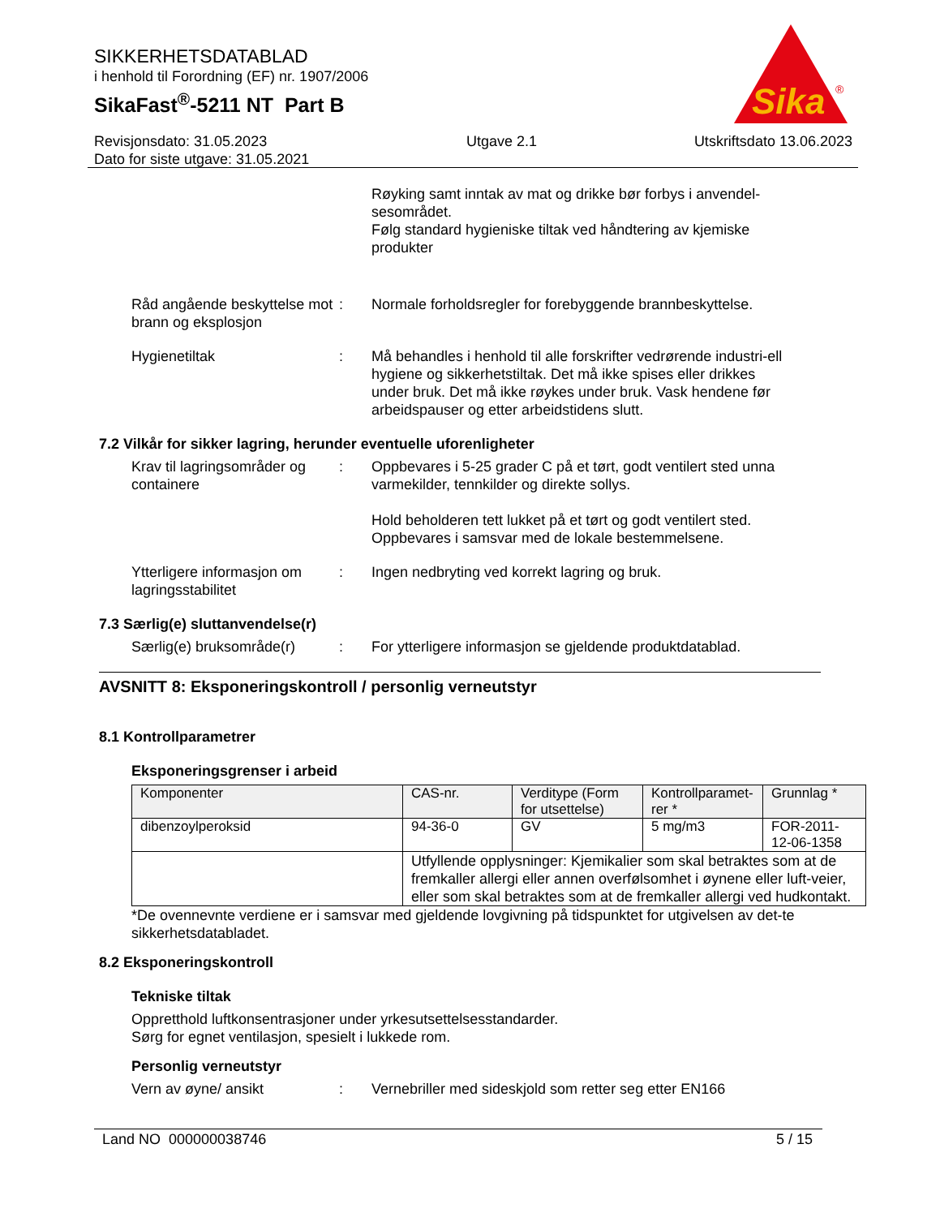SIKKERHETSDATABLAD
i henhold til Forordning (EF) nr. 1907/2006
SikaFast<sup>®</sup>-5211 NT Part B
Sika
®
Revisjonsdato: 31.05.2023
Dato for siste utgave: 31.05.2021
Utgave 2.1 Utskriftsdato 13.06.2023
Røyking samt inntak av mat og drikke bør forbys i anvendel-sesområdet.
Følg standard hygieniske tiltak ved håndtering av kjemiske produkter
Råd angående beskyttelse mot brann og eksplosjon
: Normale forholdsregler for forebyggende brannbeskyttelse.
Hygienetiltak : Må behandles i henhold til alle forskrifter vedrørende industri-ell hygiene og sikkerhetstiltak. Det må ikke spises eller drikkes under bruk. Det må ikke røykes under bruk. Vask hendene før arbeidspauser og etter arbeidstidens slutt.
7.2 Vilkår for sikker lagring, herunder eventuelle uforenligheter
Krav til lagringsområder og containere
: Oppbevares i 5-25 grader C på et tørt, godt ventilert sted unna varmekilder, tennkilder og direkte sollys.
Hold beholderen tett lukket på et tørt og godt ventilert sted. Oppbevares i samsvar med de lokale bestemmelsene.
Ytterligere informasjon om lagringsstabilitet
: Ingen nedbryting ved korrekt lagring og bruk.
7.3 Særlig(e) sluttanvendelse(r)
Særlig(e) bruksområde(r)
: For ytterligere informasjon se gjeldende produktdatablad.
AVSNITT 8: Eksponeringskontroll / personlig verneutstyr
8.1 Kontrollparametrer
Eksponeringsgrenser i arbeid
| Komponenter | CAS-nr. | Verditype (Form for utsettelse) | Kontrollparamet-rer * | Grunnlag * |
| --- | --- | --- | --- | --- |
| dibenzoylperoksid | 94-36-0 | GV | 5 mg/m3 | FOR-2011-12-06-1358 |
| | Utfyllende opplysninger: Kjemikalier som skal betraktes som at de fremkaller allergi eller annen overfølsomhet i øynene eller luft-veier, eller som skal betraktes som at de fremkaller allergi ved hudkontakt. | | | |
*De ovennevnte verdiene er i samsvar med gjeldende lovgivning på tidspunktet for utgivelsen av det-te sikkerhetsdatabladet.
8.2 Eksponeringskontroll
Tekniske tiltak
Oppretthold luftkonsentrasjoner under yrkesutsettelsesstandarder.
Sørg for egnet ventilasjon, spesielt i lukkede rom.
Personlig verneutstyr
Vern av øyne/ ansikt : Vernebriller med sideskjold som retter seg etter EN166
Land NO 000000038746 5 / 15